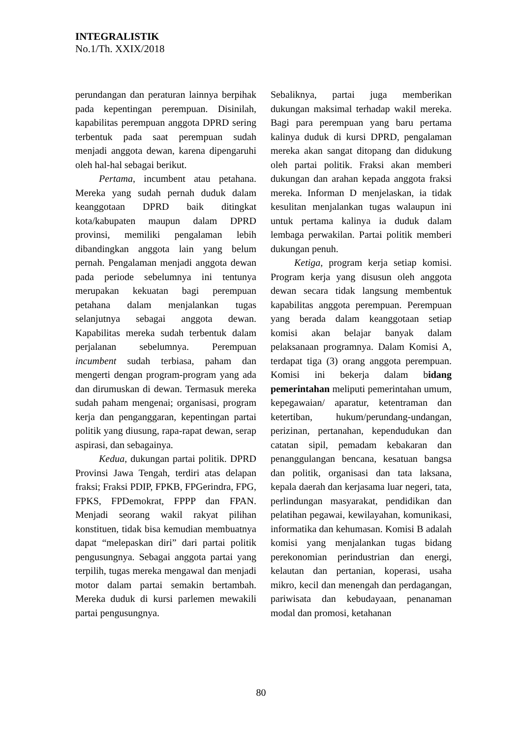INTEGRALISTIK
No.1/Th. XXIX/2018
perundangan dan peraturan lainnya berpihak pada kepentingan perempuan. Disinilah, kapabilitas perempuan anggota DPRD sering terbentuk pada saat perempuan sudah menjadi anggota dewan, karena dipengaruhi oleh hal-hal sebagai berikut.
Pertama, incumbent atau petahana. Mereka yang sudah pernah duduk dalam keanggotaan DPRD baik ditingkat kota/kabupaten maupun dalam DPRD provinsi, memiliki pengalaman lebih dibandingkan anggota lain yang belum pernah. Pengalaman menjadi anggota dewan pada periode sebelumnya ini tentunya merupakan kekuatan bagi perempuan petahana dalam menjalankan tugas selanjutnya sebagai anggota dewan. Kapabilitas mereka sudah terbentuk dalam perjalanan sebelumnya. Perempuan incumbent sudah terbiasa, paham dan mengerti dengan program-program yang ada dan dirumuskan di dewan. Termasuk mereka sudah paham mengenai; organisasi, program kerja dan penganggaran, kepentingan partai politik yang diusung, rapa-rapat dewan, serap aspirasi, dan sebagainya.
Kedua, dukungan partai politik. DPRD Provinsi Jawa Tengah, terdiri atas delapan fraksi; Fraksi PDIP, FPKB, FPGerindra, FPG, FPKS, FPDemokrat, FPPP dan FPAN. Menjadi seorang wakil rakyat pilihan konstituen, tidak bisa kemudian membuatnya dapat “melepaskan diri” dari partai politik pengusungnya. Sebagai anggota partai yang terpilih, tugas mereka mengawal dan menjadi motor dalam partai semakin bertambah. Mereka duduk di kursi parlemen mewakili partai pengusungnya.
Sebaliknya, partai juga memberikan dukungan maksimal terhadap wakil mereka. Bagi para perempuan yang baru pertama kalinya duduk di kursi DPRD, pengalaman mereka akan sangat ditopang dan didukung oleh partai politik. Fraksi akan memberi dukungan dan arahan kepada anggota fraksi mereka. Informan D menjelaskan, ia tidak kesulitan menjalankan tugas walaupun ini untuk pertama kalinya ia duduk dalam lembaga perwakilan. Partai politik memberi dukungan penuh.
Ketiga, program kerja setiap komisi. Program kerja yang disusun oleh anggota dewan secara tidak langsung membentuk kapabilitas anggota perempuan. Perempuan yang berada dalam keanggotaan setiap komisi akan belajar banyak dalam pelaksanaan programnya. Dalam Komisi A, terdapat tiga (3) orang anggota perempuan. Komisi ini bekerja dalam bidang pemerintahan meliputi pemerintahan umum, kepegawaian/ aparatur, ketentraman dan ketertiban, hukum/perundang-undangan, perizinan, pertanahan, kependudukan dan catatan sipil, pemadam kebakaran dan penanggulangan bencana, kesatuan bangsa dan politik, organisasi dan tata laksana, kepala daerah dan kerjasama luar negeri, tata, perlindungan masyarakat, pendidikan dan pelatihan pegawai, kewilayahan, komunikasi, informatika dan kehumasan. Komisi B adalah komisi yang menjalankan tugas bidang perekonomian perindustrian dan energi, kelautan dan pertanian, koperasi, usaha mikro, kecil dan menengah dan perdagangan, pariwisata dan kebudayaan, penanaman modal dan promosi, ketahanan
80